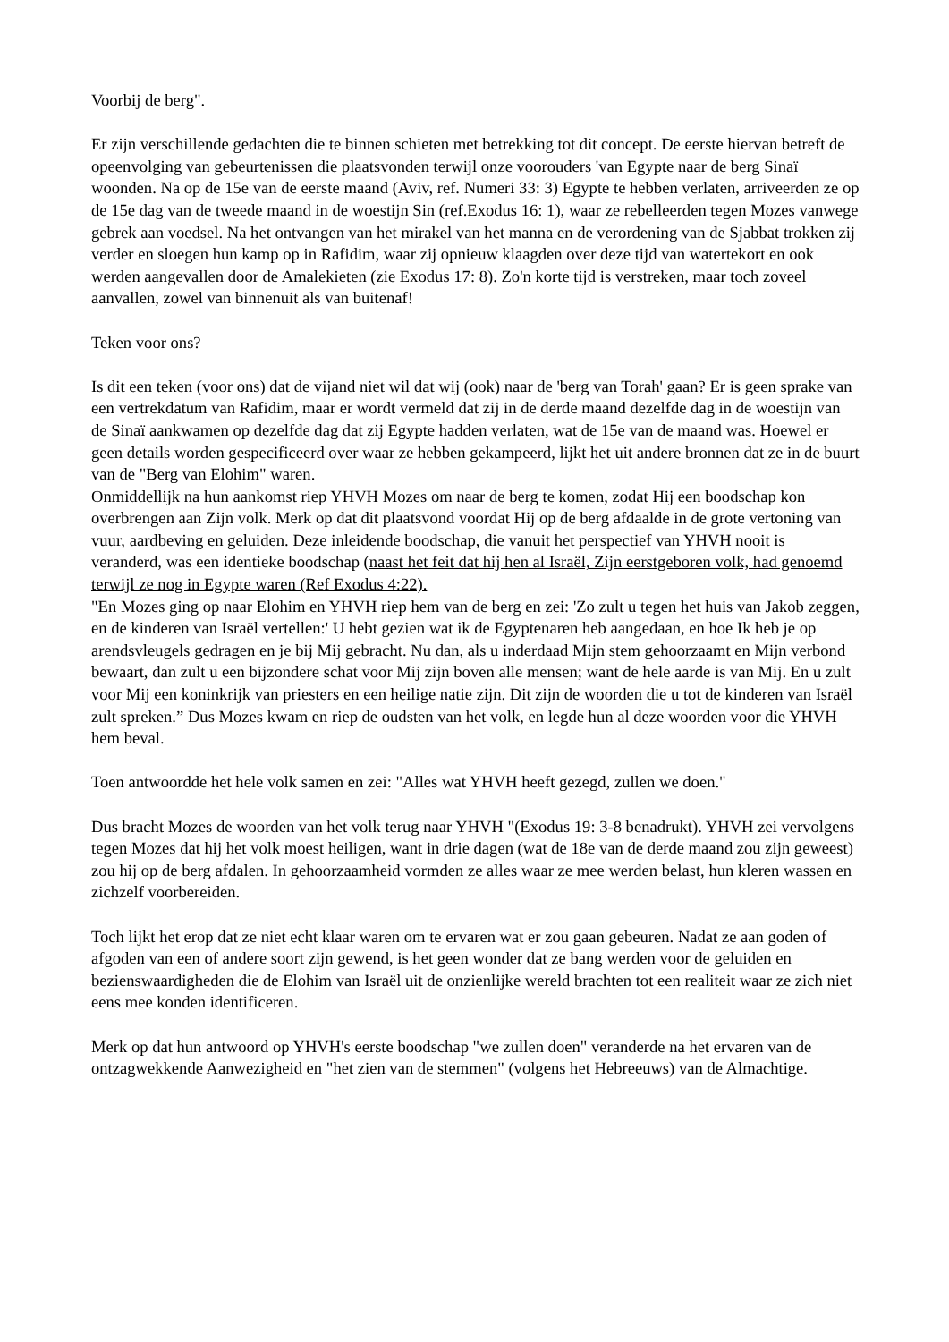Voorbij de berg".
Er zijn verschillende gedachten die te binnen schieten met betrekking tot dit concept. De eerste hiervan betreft de opeenvolging van gebeurtenissen die plaatsvonden terwijl onze voorouders 'van Egypte naar de berg Sinaï woonden. Na op de 15e van de eerste maand (Aviv, ref. Numeri 33: 3) Egypte te hebben verlaten, arriveerden ze op de 15e dag van de tweede maand in de woestijn Sin (ref.Exodus 16: 1), waar ze rebelleerden tegen Mozes vanwege gebrek aan voedsel. Na het ontvangen van het mirakel van het manna en de verordening van de Sjabbat trokken zij verder en sloegen hun kamp op in Rafidim, waar zij opnieuw klaagden over deze tijd van watertekort en ook werden aangevallen door de Amalekieten (zie Exodus 17: 8). Zo'n korte tijd is verstreken, maar toch zoveel aanvallen, zowel van binnenuit als van buitenaf!
Teken voor ons?
Is dit een teken (voor ons) dat de vijand niet wil dat wij (ook) naar de 'berg van Torah' gaan? Er is geen sprake van een vertrekdatum van Rafidim, maar er wordt vermeld dat zij in de derde maand dezelfde dag in de woestijn van de Sinaï aankwamen op dezelfde dag dat zij Egypte hadden verlaten, wat de 15e van de maand was. Hoewel er geen details worden gespecificeerd over waar ze hebben gekampeerd, lijkt het uit andere bronnen dat ze in de buurt van de "Berg van Elohim" waren.
Onmiddellijk na hun aankomst riep YHVH Mozes om naar de berg te komen, zodat Hij een boodschap kon overbrengen aan Zijn volk. Merk op dat dit plaatsvond voordat Hij op de berg afdaalde in de grote vertoning van vuur, aardbeving en geluiden. Deze inleidende boodschap, die vanuit het perspectief van YHVH nooit is veranderd, was een identieke boodschap (naast het feit dat hij hen al Israël, Zijn eerstgeboren volk, had genoemd terwijl ze nog in Egypte waren (Ref Exodus 4:22).
"En Mozes ging op naar Elohim en YHVH riep hem van de berg en zei: 'Zo zult u tegen het huis van Jakob zeggen, en de kinderen van Israël vertellen:' U hebt gezien wat ik de Egyptenaren heb aangedaan, en hoe Ik heb je op arendsvleugels gedragen en je bij Mij gebracht. Nu dan, als u inderdaad Mijn stem gehoorzaamt en Mijn verbond bewaart, dan zult u een bijzondere schat voor Mij zijn boven alle mensen; want de hele aarde is van Mij. En u zult voor Mij een koninkrijk van priesters en een heilige natie zijn. Dit zijn de woorden die u tot de kinderen van Israël zult spreken.” Dus Mozes kwam en riep de oudsten van het volk, en legde hun al deze woorden voor die YHVH hem beval.
Toen antwoordde het hele volk samen en zei: "Alles wat YHVH heeft gezegd, zullen we doen."
Dus bracht Mozes de woorden van het volk terug naar YHVH "(Exodus 19: 3-8 benadrukt). YHVH zei vervolgens tegen Mozes dat hij het volk moest heiligen, want in drie dagen (wat de 18e van de derde maand zou zijn geweest) zou hij op de berg afdalen. In gehoorzaamheid vormden ze alles waar ze mee werden belast, hun kleren wassen en zichzelf voorbereiden.
Toch lijkt het erop dat ze niet echt klaar waren om te ervaren wat er zou gaan gebeuren. Nadat ze aan goden of afgoden van een of andere soort zijn gewend, is het geen wonder dat ze bang werden voor de geluiden en bezienswaardigheden die de Elohim van Israël uit de onzienlijke wereld brachten tot een realiteit waar ze zich niet eens mee konden identificeren.
Merk op dat hun antwoord op YHVH's eerste boodschap "we zullen doen" veranderde na het ervaren van de ontzagwekkende Aanwezigheid en "het zien van de stemmen" (volgens het Hebreeuws) van de Almachtige.